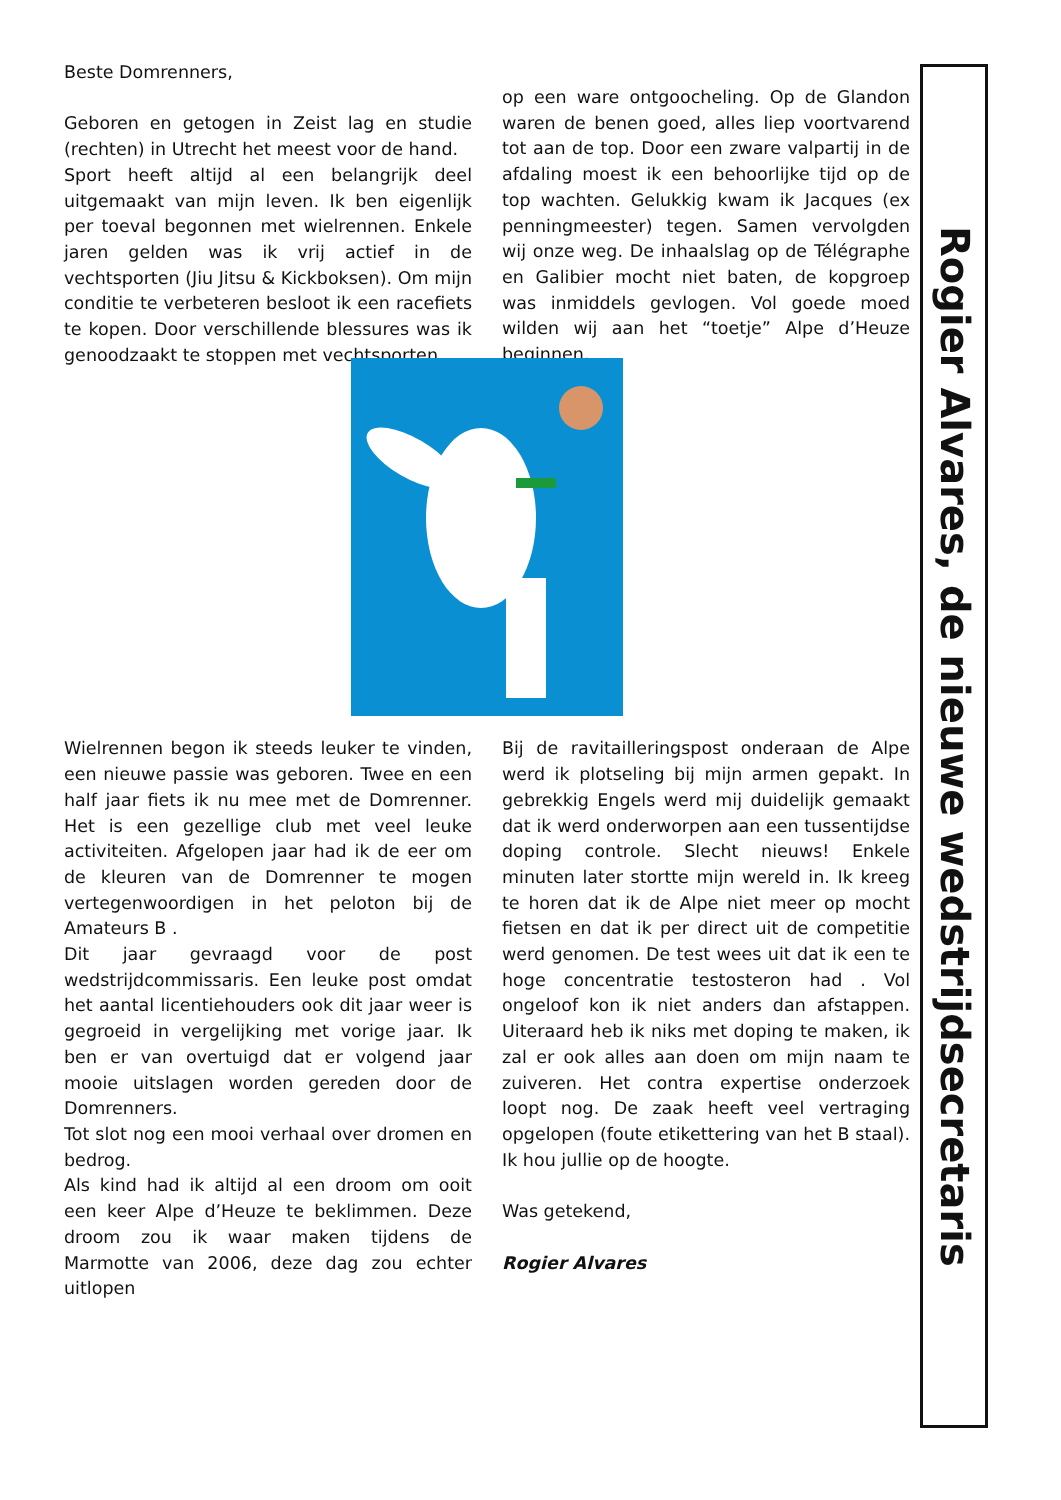Beste Domrenners,
Geboren en getogen in Zeist lag en studie (rechten) in Utrecht het meest voor de hand.
Sport heeft altijd al een belangrijk deel uitgemaakt van mijn leven. Ik ben eigenlijk per toeval begonnen met wielrennen. Enkele jaren gelden was ik vrij actief in de vechtsporten (Jiu Jitsu & Kickboksen). Om mijn conditie te verbeteren besloot ik een racefiets te kopen. Door verschillende blessures was ik genoodzaakt te stoppen met vechtsporten.
op een ware ontgoocheling. Op de Glandon waren de benen goed, alles liep voortvarend tot aan de top. Door een zware valpartij in de afdaling moest ik een behoorlijke tijd op de top wachten. Gelukkig kwam ik Jacques (ex penningmeester) tegen. Samen vervolgden wij onze weg. De inhaalslag op de Télégraphe en Galibier mocht niet baten, de kopgroep was inmiddels gevlogen. Vol goede moed wilden wij aan het “toetje” Alpe d’Heuze beginnen.
Wielrennen begon ik steeds leuker te vinden, een nieuwe passie was geboren. Twee en een half jaar fiets ik nu mee met de Domrenner. Het is een gezellige club met veel leuke activiteiten. Afgelopen jaar had ik de eer om de kleuren van de Domrenner te mogen vertegenwoordigen in het peloton bij de Amateurs B .
Dit jaar gevraagd voor de post wedstrijdcommissaris. Een leuke post omdat het aantal licentiehouders ook dit jaar weer is gegroeid in vergelijking met vorige jaar. Ik ben er van overtuigd dat er volgend jaar mooie uitslagen worden gereden door de Domrenners.
Tot slot nog een mooi verhaal over dromen en bedrog.
Als kind had ik altijd al een droom om ooit een keer Alpe d’Heuze te beklimmen. Deze droom zou ik waar maken tijdens de Marmotte van 2006, deze dag zou echter uitlopen
Bij de ravitailleringspost onderaan de Alpe werd ik plotseling bij mijn armen gepakt. In gebrekkig Engels werd mij duidelijk gemaakt dat ik werd onderworpen aan een tussentijdse doping controle. Slecht nieuws! Enkele minuten later stortte mijn wereld in. Ik kreeg te horen dat ik de Alpe niet meer op mocht fietsen en dat ik per direct uit de competitie werd genomen. De test wees uit dat ik een te hoge concentratie testosteron had . Vol ongeloof kon ik niet anders dan afstappen. Uiteraard heb ik niks met doping te maken, ik zal er ook alles aan doen om mijn naam te zuiveren. Het contra expertise onderzoek loopt nog. De zaak heeft veel vertraging opgelopen (foute etikettering van het B staal). Ik hou jullie op de hoogte.
Was getekend,
Rogier Alvares
Rogier Alvares, de nieuwe wedstrijdsecretaris